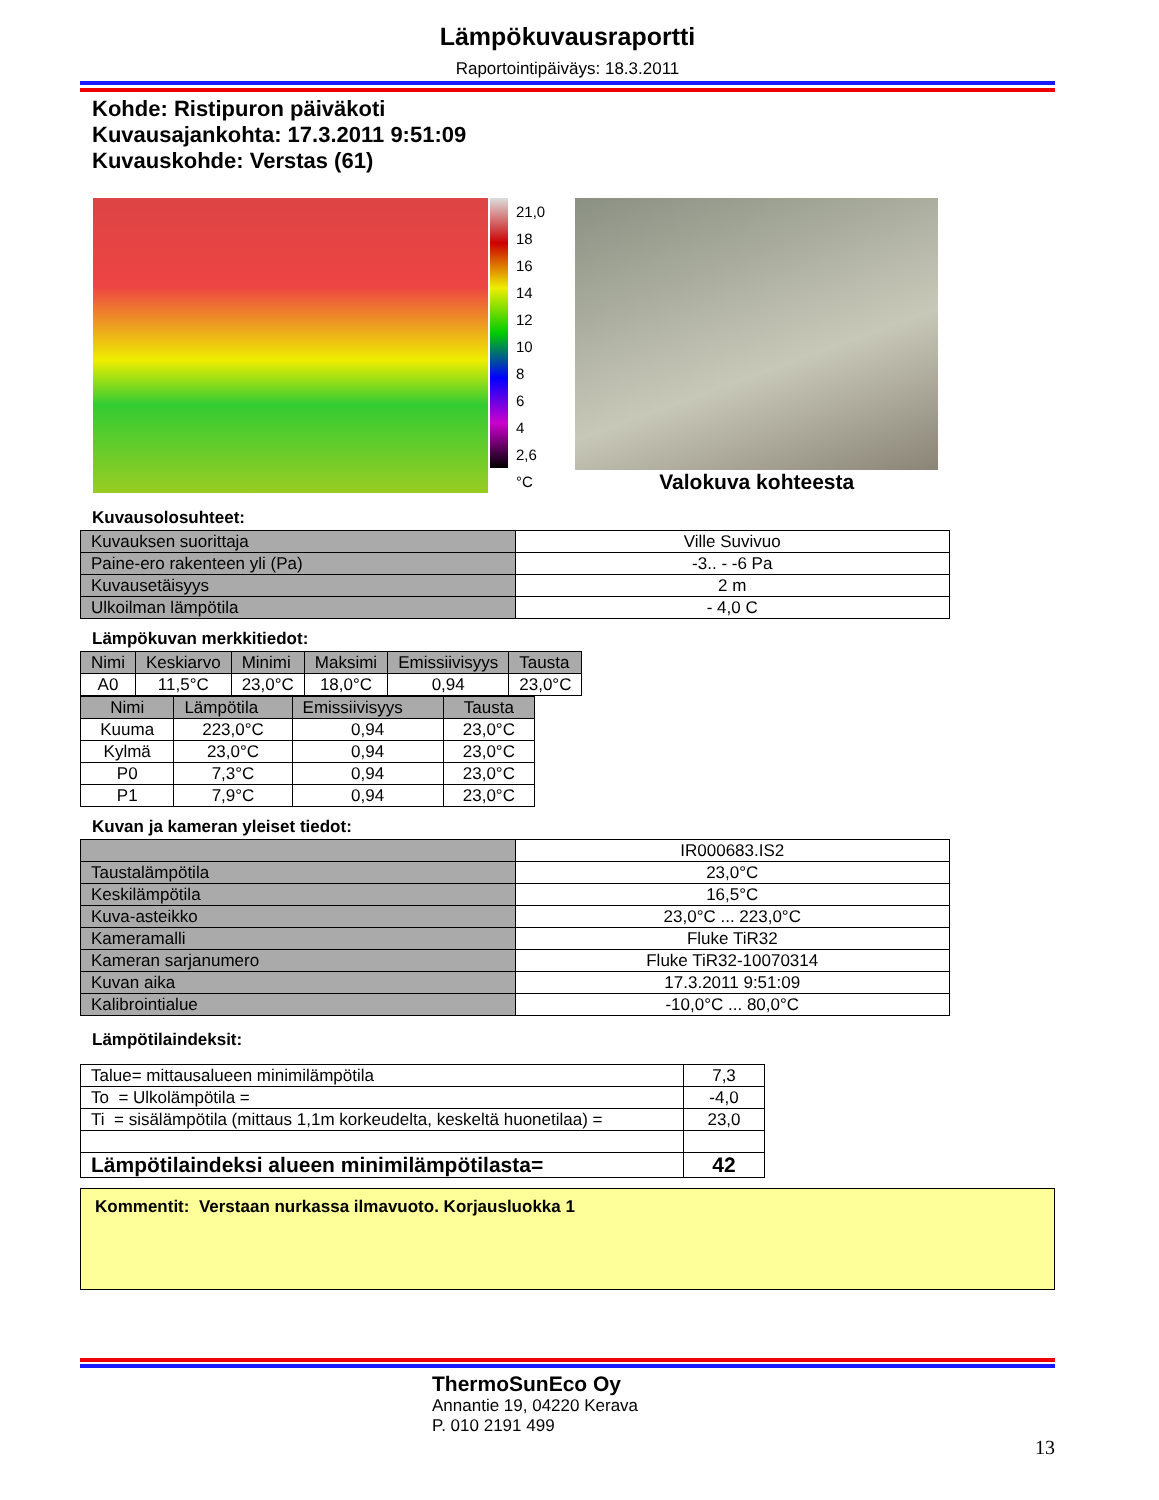Lämpökuvausraportti
Raportointipäiväys: 18.3.2011
Kohde: Ristipuron päiväkoti
Kuvausajankohta: 17.3.2011 9:51:09
Kuvauskohde: Verstas (61)
21,0
18
16
14
12
10
8
6
4
2,6
°C
Valokuva kohteesta
Kuvausolosuhteet:
| Kuvauksen suorittaja | Ville Suvivuo |
| Paine-ero rakenteen yli (Pa) | -3.. - -6 Pa |
| Kuvausetäisyys | 2 m |
| Ulkoilman lämpötila | - 4,0 C |
Lämpökuvan merkkitiedot:
| Nimi | Keskiarvo | Minimi | Maksimi | Emissiivisyys | Tausta |
| --- | --- | --- | --- | --- | --- |
| A0 | 11,5°C | 23,0°C | 18,0°C | 0,94 | 23,0°C |
| Nimi | Lämpötila | Emissiivisyys | Tausta |
| --- | --- | --- | --- |
| Kuuma | 223,0°C | 0,94 | 23,0°C |
| Kylmä | 23,0°C | 0,94 | 23,0°C |
| P0 | 7,3°C | 0,94 | 23,0°C |
| P1 | 7,9°C | 0,94 | 23,0°C |
Kuvan ja kameran yleiset tiedot:
| | IR000683.IS2 |
| Taustalämpötila | 23,0°C |
| Keskilämpötila | 16,5°C |
| Kuva-asteikko | 23,0°C ... 223,0°C |
| Kameramalli | Fluke TiR32 |
| Kameran sarjanumero | Fluke TiR32-10070314 |
| Kuvan aika | 17.3.2011 9:51:09 |
| Kalibrointialue | -10,0°C ... 80,0°C |
Lämpötilaindeksit:
| Talue= mittausalueen minimilämpötila | 7,3 |
| To = Ulkolämpötila = | -4,0 |
| Ti = sisälämpötila (mittaus 1,1m korkeudelta, keskeltä huonetilaa) = | 23,0 |
| Lämpötilaindeksi alueen minimilämpötilasta= | 42 |
Kommentit: Verstaan nurkassa ilmavuoto. Korjausluokka 1
ThermoSunEco Oy
Annantie 19, 04220 Kerava
P. 010 2191 499
13